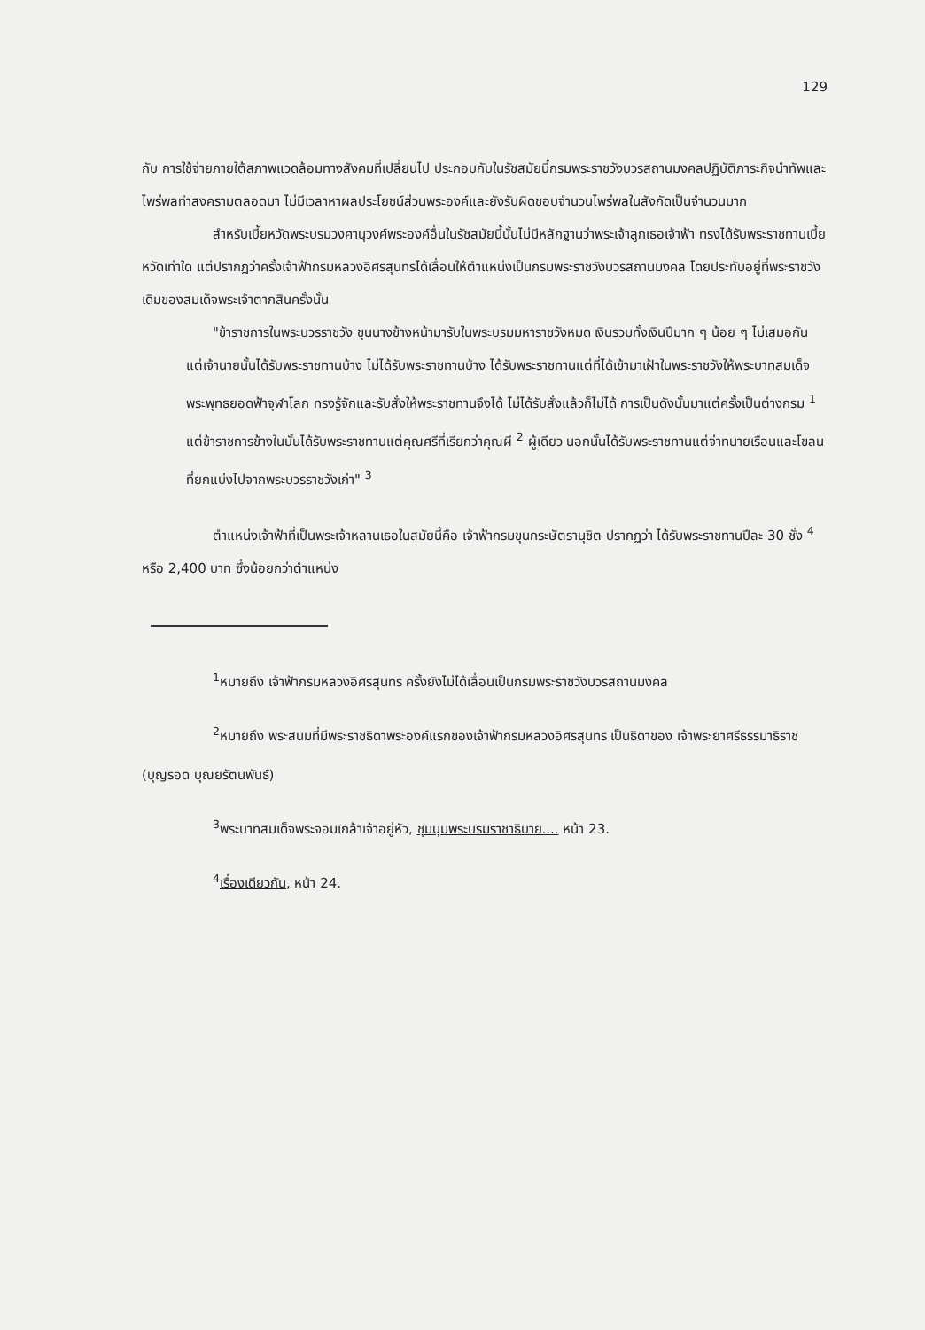129
กับ การใช้จ่ายภายใต้สภาพแวดล้อมทางสังคมที่เปลี่ยนไป ประกอบกับในรัชสมัยนี้กรมพระราชวังบวรสถานมงคลปฏิบัติภาระกิจนำทัพและไพร่พลทำสงครามตลอดมา ไม่มีเวลาหาผลประโยชน์ส่วนพระองค์และยังรับผิดชอบจำนวนไพร่พลในสังกัดเป็นจำนวนมาก
สำหรับเบี้ยหวัดพระบรมวงศานุวงศ์พระองค์อื่นในรัชสมัยนี้นั้นไม่มีหลักฐานว่าพระเจ้าลูกเธอเจ้าฟ้า ทรงได้รับพระราชทานเบี้ยหวัดเท่าใด แต่ปรากฏว่าครั้งเจ้าฟ้ากรมหลวงอิศรสุนทรได้เลื่อนให้ตำแหน่งเป็นกรมพระราชวังบวรสถานมงคล โดยประทับอยู่ที่พระราชวังเดิมของสมเด็จพระเจ้าตากสินครั้งนั้น
"ข้าราชการในพระบวรราชวัง ขุนนางข้างหน้ามารับในพระบรมมหาราชวังหมด เงินรวมทั้งเงินปีมาก ๆ น้อย ๆ ไม่เสมอกัน แต่เจ้านายนั้นได้รับพระราชทานบ้าง ไม่ได้รับพระราชทานบ้าง ได้รับพระราชทานแต่ที่ได้เข้ามาเฝ้าในพระราชวังให้พระบาทสมเด็จพระพุทธยอดฟ้าจุฬาโลก ทรงรู้จักและรับสั่งให้พระราชทานจึงได้ ไม่ได้รับสั่งแล้วก็ไม่ได้ การเป็นดังนั้นมาแต่ครั้งเป็นต่างกรม <sup>1</sup> แต่ข้าราชการข้างในนั้นได้รับพระราชทานแต่คุณศรีที่เรียกว่าคุณผี <sup>2</sup> ผู้เดียว นอกนั้นได้รับพระราชทานแต่จ่าทนายเรือนและโขลน ที่ยกแบ่งไปจากพระบวรราชวังเก่า" <sup>3</sup>
ตำแหน่งเจ้าฟ้าที่เป็นพระเจ้าหลานเธอในสมัยนี้คือ เจ้าฟ้ากรมขุนกระษัตรานุชิต ปรากฏว่า ได้รับพระราชทานปีละ 30 ชั่ง <sup>4</sup> หรือ 2,400 บาท ซึ่งน้อยกว่าตำแหน่ง
<sup>1</sup> หมายถึง เจ้าฟ้ากรมหลวงอิศรสุนทร ครั้งยังไม่ได้เลื่อนเป็นกรมพระราชวังบวรสถานมงคล
<sup>2</sup> หมายถึง พระสนมที่มีพระราชธิดาพระองค์แรกของเจ้าฟ้ากรมหลวงอิศรสุนทร เป็นธิดาของ เจ้าพระยาศรีธรรมาธิราช (บุญรอด บุณยรัตนพันธ์)
<sup>3</sup> พระบาทสมเด็จพระจอมเกล้าเจ้าอยู่หัว, ชุมนุมพระบรมราชาธิบาย.... หน้า 23.
<sup>4</sup> เรื่องเดียวกัน, หน้า 24.